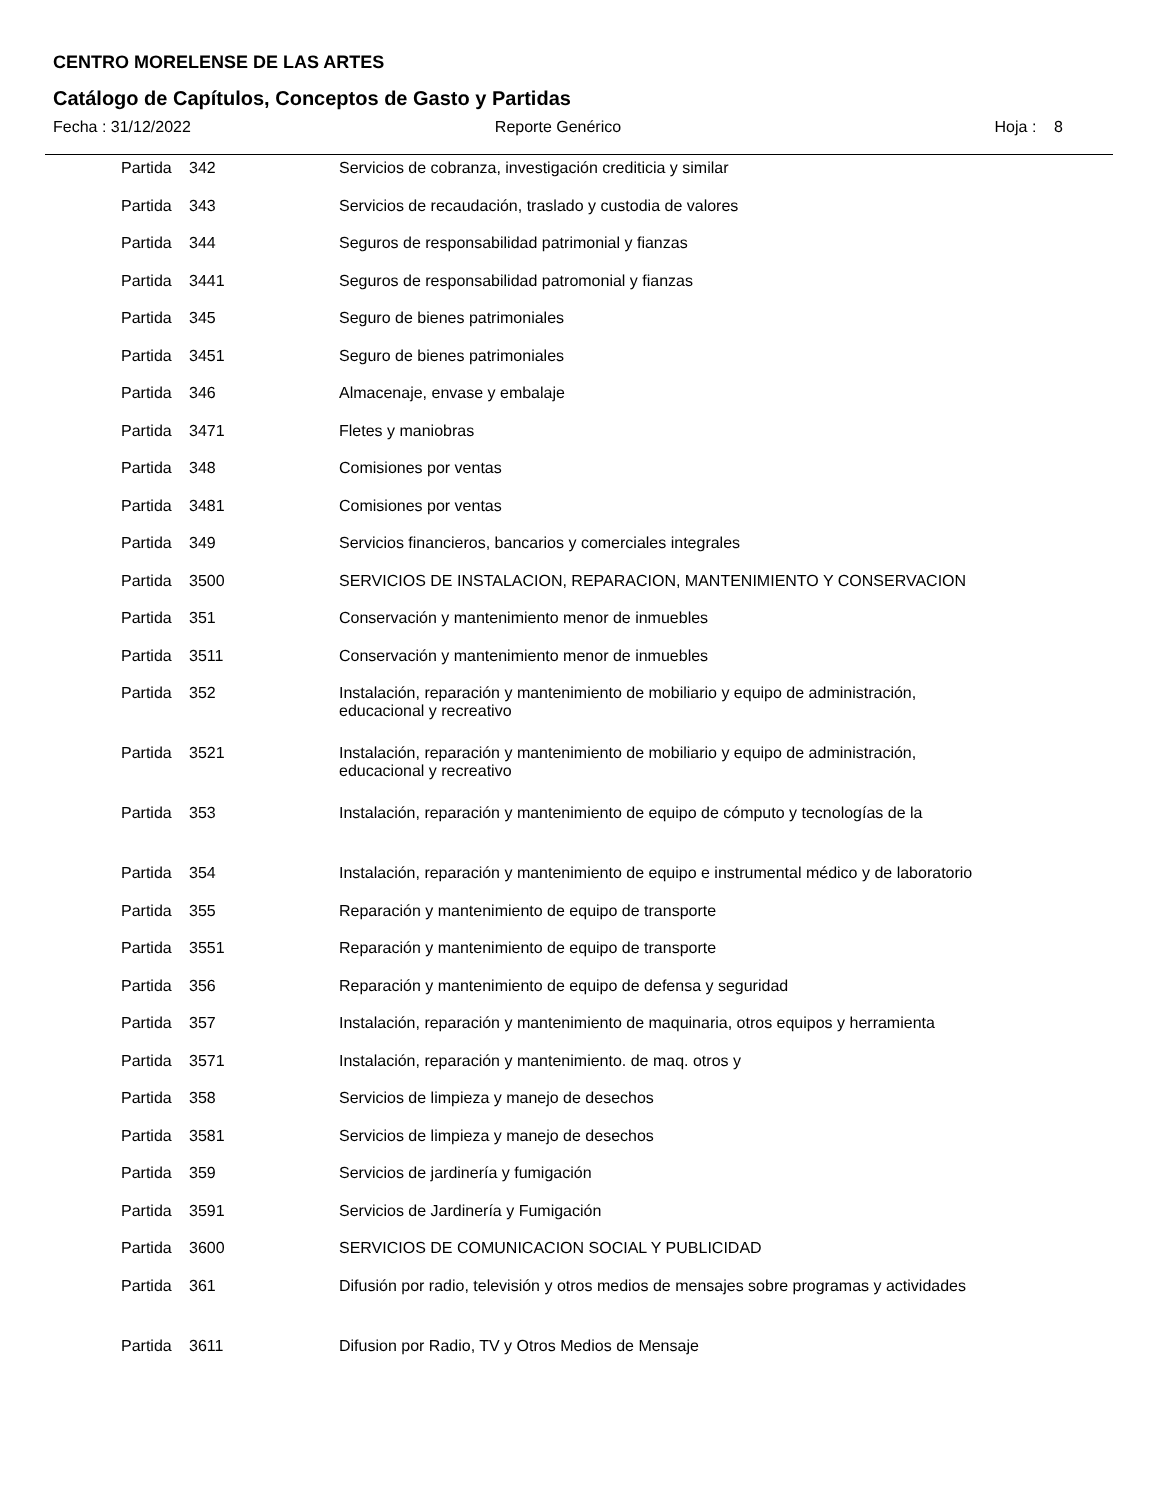CENTRO MORELENSE DE LAS ARTES
Catálogo de Capítulos, Conceptos de Gasto y Partidas
Fecha : 31/12/2022 Reporte Genérico Hoja : 8
| Partida | 342 | Servicios de cobranza, investigación crediticia y similar |
| Partida | 343 | Servicios de recaudación, traslado y custodia de valores |
| Partida | 344 | Seguros de responsabilidad patrimonial y fianzas |
| Partida | 3441 | Seguros de responsabilidad patromonial y fianzas |
| Partida | 345 | Seguro de bienes patrimoniales |
| Partida | 3451 | Seguro de bienes patrimoniales |
| Partida | 346 | Almacenaje, envase y embalaje |
| Partida | 3471 | Fletes y maniobras |
| Partida | 348 | Comisiones por ventas |
| Partida | 3481 | Comisiones por ventas |
| Partida | 349 | Servicios financieros, bancarios y comerciales integrales |
| Partida | 3500 | SERVICIOS DE INSTALACION, REPARACION, MANTENIMIENTO Y CONSERVACION |
| Partida | 351 | Conservación y mantenimiento menor de inmuebles |
| Partida | 3511 | Conservación y mantenimiento menor de inmuebles |
| Partida | 352 | Instalación, reparación y mantenimiento de mobiliario y equipo de administración, educacional y recreativo |
| Partida | 3521 | Instalación, reparación y mantenimiento de mobiliario y equipo de administración, educacional y recreativo |
| Partida | 353 | Instalación, reparación y mantenimiento de equipo de cómputo y tecnologías de la |
| Partida | 354 | Instalación, reparación y mantenimiento de equipo e instrumental médico y de laboratorio |
| Partida | 355 | Reparación y mantenimiento de equipo de transporte |
| Partida | 3551 | Reparación y mantenimiento de equipo de transporte |
| Partida | 356 | Reparación y mantenimiento de equipo de defensa y seguridad |
| Partida | 357 | Instalación, reparación y mantenimiento de maquinaria, otros equipos y herramienta |
| Partida | 3571 | Instalación, reparación y mantenimiento. de maq. otros y |
| Partida | 358 | Servicios de limpieza y manejo de desechos |
| Partida | 3581 | Servicios de limpieza y manejo de desechos |
| Partida | 359 | Servicios de jardinería y fumigación |
| Partida | 3591 | Servicios de Jardinería y Fumigación |
| Partida | 3600 | SERVICIOS DE COMUNICACION SOCIAL Y PUBLICIDAD |
| Partida | 361 | Difusión por radio, televisión y otros medios de mensajes sobre programas y actividades |
| Partida | 3611 | Difusion por Radio, TV y Otros Medios de Mensaje |